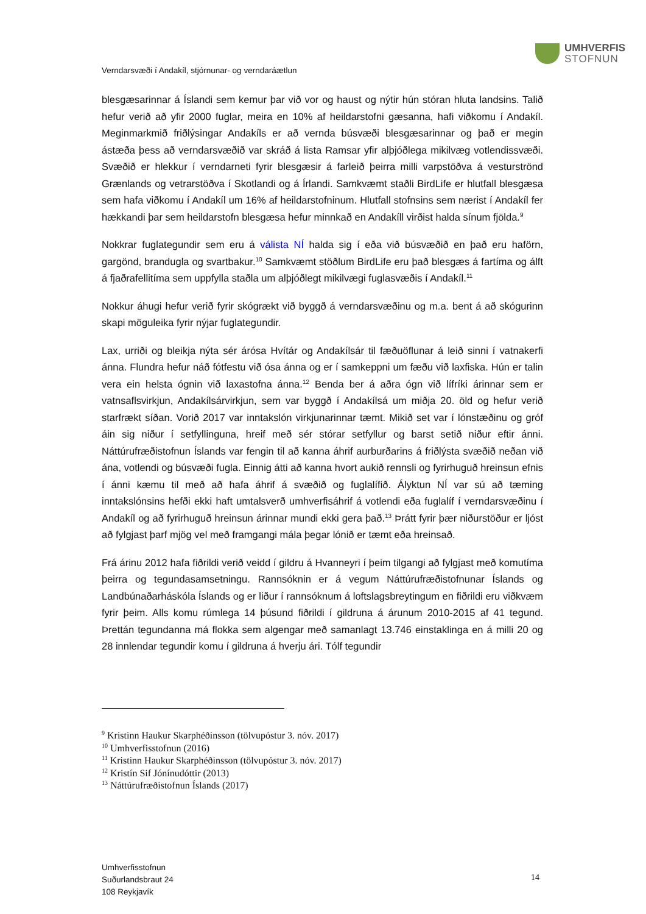UMHVERFIS
STOFNUN
Verndarsvæði í Andakíl, stjórnunar- og verndaráætlun
blesgæsarinnar á Íslandi sem kemur þar við vor og haust og nýtir hún stóran hluta landsins. Talið hefur verið að yfir 2000 fuglar, meira en 10% af heildarstofni gæsanna, hafi viðkomu í Andakíl. Meginmarkmið friðlýsingar Andakíls er að vernda búsvæði blesgæsarinnar og það er megin ástæða þess að verndarsvæðið var skráð á lista Ramsar yfir alþjóðlega mikilvæg votlendissvæði. Svæðið er hlekkur í verndarneti fyrir blesgæsir á farleið þeirra milli varpstöðva á vesturströnd Grænlands og vetrarstöðva í Skotlandi og á Írlandi. Samkvæmt staðli BirdLife er hlutfall blesgæsa sem hafa viðkomu í Andakíl um 16% af heildarstofninum. Hlutfall stofnsins sem nærist í Andakíl fer hækkandi þar sem heildarstofn blesgæsa hefur minnkað en Andakíll virðist halda sínum fjölda.<sup>9</sup>
Nokkrar fuglategundir sem eru á válista NÍ halda sig í eða við búsvæðið en það eru haförn, gargönd, brandugla og svartbakur.<sup>10</sup> Samkvæmt stöðlum BirdLife eru það blesgæs á fartíma og álft á fjaðrafellitíma sem uppfylla staðla um alþjóðlegt mikilvægi fuglasvæðis í Andakíl.<sup>11</sup>
Nokkur áhugi hefur verið fyrir skógrækt við byggð á verndarsvæðinu og m.a. bent á að skógurinn skapi möguleika fyrir nýjar fuglategundir.
Lax, urriði og bleikja nýta sér árósa Hvítár og Andakílsár til fæðuöflunar á leið sinni í vatnakerfi ánna. Flundra hefur náð fótfestu við ósa ánna og er í samkeppni um fæðu við laxfiska. Hún er talin vera ein helsta ógnin við laxastofna ánna.<sup>12</sup> Benda ber á aðra ógn við lífríki árinnar sem er vatnsaflsvirkjun, Andakílsárvirkjun, sem var byggð í Andakílsá um miðja 20. öld og hefur verið starfrækt síðan. Vorið 2017 var inntakslón virkjunarinnar tæmt. Mikið set var í lónstæðinu og gróf áin sig niður í setfyllinguna, hreif með sér stórar setfyllur og barst setið niður eftir ánni. Náttúrufræðistofnun Íslands var fengin til að kanna áhrif aurburðarins á friðlýsta svæðið neðan við ána, votlendi og búsvæði fugla. Einnig átti að kanna hvort aukið rennsli og fyrirhuguð hreinsun efnis í ánni kæmu til með að hafa áhrif á svæðið og fuglalífið. Ályktun NÍ var sú að tæming inntakslónsins hefði ekki haft umtalsverð umhverfisáhrif á votlendi eða fuglalíf í verndarsvæðinu í Andakíl og að fyrirhuguð hreinsun árinnar mundi ekki gera það.<sup>13</sup> Þrátt fyrir þær niðurstöður er ljóst að fylgjast þarf mjög vel með framgangi mála þegar lónið er tæmt eða hreinsað.
Frá árinu 2012 hafa fiðrildi verið veidd í gildru á Hvanneyri í þeim tilgangi að fylgjast með komutíma þeirra og tegundasamsetningu. Rannsóknin er á vegum Náttúrufræðistofnunar Íslands og Landbúnaðarháskóla Íslands og er liður í rannsóknum á loftslagsbreytingum en fiðrildi eru viðkvæm fyrir þeim. Alls komu rúmlega 14 þúsund fiðrildi í gildruna á árunum 2010-2015 af 41 tegund. Þrettán tegundanna má flokka sem algengar með samanlagt 13.746 einstaklinga en á milli 20 og 28 innlendar tegundir komu í gildruna á hverju ári. Tólf tegundir
<sup>9</sup> Kristinn Haukur Skarphéðinsson (tölvupóstur 3. nóv. 2017)
<sup>10</sup> Umhverfisstofnun (2016)
<sup>11</sup> Kristinn Haukur Skarphéðinsson (tölvupóstur 3. nóv. 2017)
<sup>12</sup> Kristín Sif Jónínudóttir (2013)
<sup>13</sup> Náttúrufræðistofnun Íslands (2017)
Umhverfisstofnun
Suðurlandsbraut 24
108 Reykjavík
14